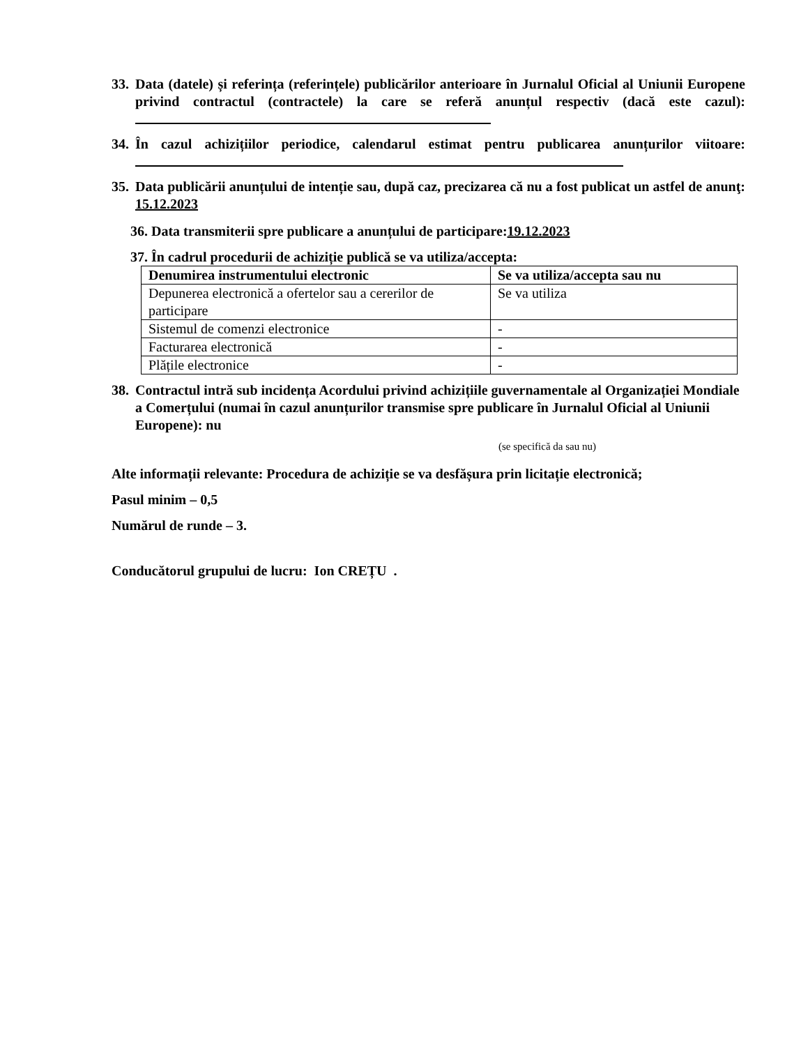33. Data (datele) și referința (referințele) publicărilor anterioare în Jurnalul Oficial al Uniunii Europene privind contractul (contractele) la care se referă anunțul respectiv (dacă este cazul):
34. În cazul achizițiilor periodice, calendarul estimat pentru publicarea anunțurilor viitoare:
35. Data publicării anunțului de intenție sau, după caz, precizarea că nu a fost publicat un astfel de anunţ: 15.12.2023
36. Data transmiterii spre publicare a anunțului de participare: 19.12.2023
37. În cadrul procedurii de achiziție publică se va utiliza/accepta:
| Denumirea instrumentului electronic | Se va utiliza/accepta sau nu |
| --- | --- |
| Depunerea electronică a ofertelor sau a cererilor de participare | Se va utiliza |
| Sistemul de comenzi electronice | - |
| Facturarea electronică | - |
| Plățile electronice | - |
38. Contractul intră sub incidența Acordului privind achizițiile guvernamentale al Organizației Mondiale a Comerțului (numai în cazul anunțurilor transmise spre publicare în Jurnalul Oficial al Uniunii Europene): nu
(se specifică da sau nu)
Alte informații relevante: Procedura de achiziție se va desfășura prin licitație electronică;
Pasul minim – 0,5
Numărul de runde – 3.
Conducătorul grupului de lucru: Ion CREȚU .